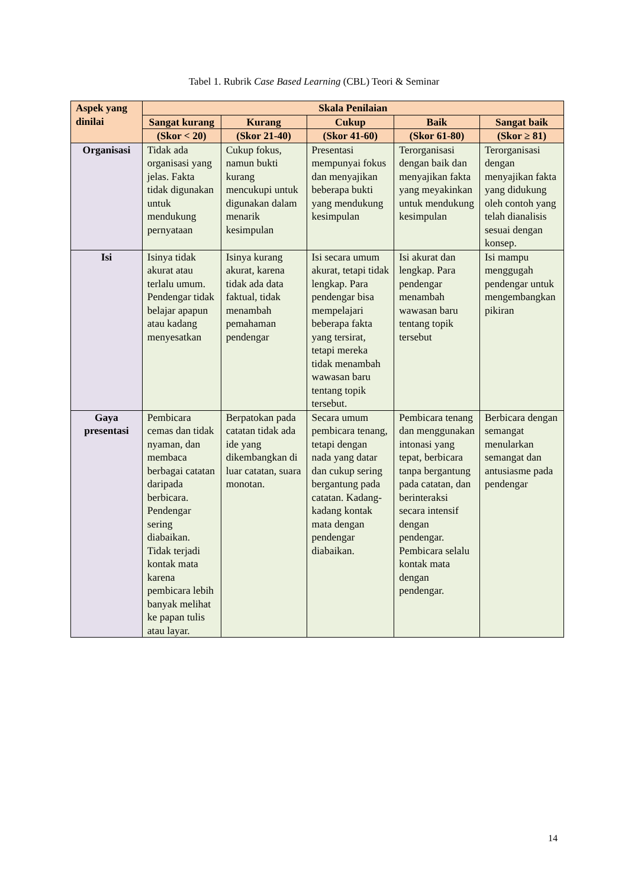Tabel 1. Rubrik Case Based Learning (CBL) Teori & Seminar
| Aspek yang dinilai | Skala Penilaian | | | | |
| --- | --- | --- | --- | --- | --- |
| | Sangat kurang | Kurang | Cukup | Baik | Sangat baik |
| | (Skor < 20) | (Skor 21-40) | (Skor 41-60) | (Skor 61-80) | (Skor ≥ 81) |
| Organisasi | Tidak ada organisasi yang jelas. Fakta tidak digunakan untuk mendukung pernyataan | Cukup fokus, namun bukti kurang mencukupi untuk digunakan dalam menarik kesimpulan | Presentasi mempunyai fokus dan menyajikan beberapa bukti yang mendukung kesimpulan | Terorganisasi dengan baik dan menyajikan fakta yang meyakinkan untuk mendukung kesimpulan | Terorganisasi dengan menyajikan fakta yang didukung oleh contoh yang telah dianalisis sesuai dengan konsep. |
| Isi | Isinya tidak akurat atau terlalu umum. Pendengar tidak belajar apapun atau kadang menyesatkan | Isinya kurang akurat, karena tidak ada data faktual, tidak menambah pemahaman pendengar | Isi secara umum akurat, tetapi tidak lengkap. Para pendengar bisa mempelajari beberapa fakta yang tersirat, tetapi mereka tidak menambah wawasan baru tentang topik tersebut. | Isi akurat dan lengkap. Para pendengar menambah wawasan baru tentang topik tersebut | Isi mampu menggugah pendengar untuk mengembangkan pikiran |
| Gaya presentasi | Pembicara cemas dan tidak nyaman, dan membaca berbagai catatan daripada berbicara. Pendengar sering diabaikan. Tidak terjadi kontak mata karena pembicara lebih banyak melihat ke papan tulis atau layar. | Berpatokan pada catatan tidak ada ide yang dikembangkan di luar catatan, suara monotan. | Secara umum pembicara tenang, tetapi dengan nada yang datar dan cukup sering bergantung pada catatan. Kadang-kadang kontak mata dengan pendengar diabaikan. | Pembicara tenang dan menggunakan intonasi yang tepat, berbicara tanpa bergantung pada catatan, dan berinteraksi secara intensif dengan pendengar. Pembicara selalu kontak mata dengan pendengar. | Berbicara dengan semangat menularkan semangat dan antusiasme pada pendengar |
14